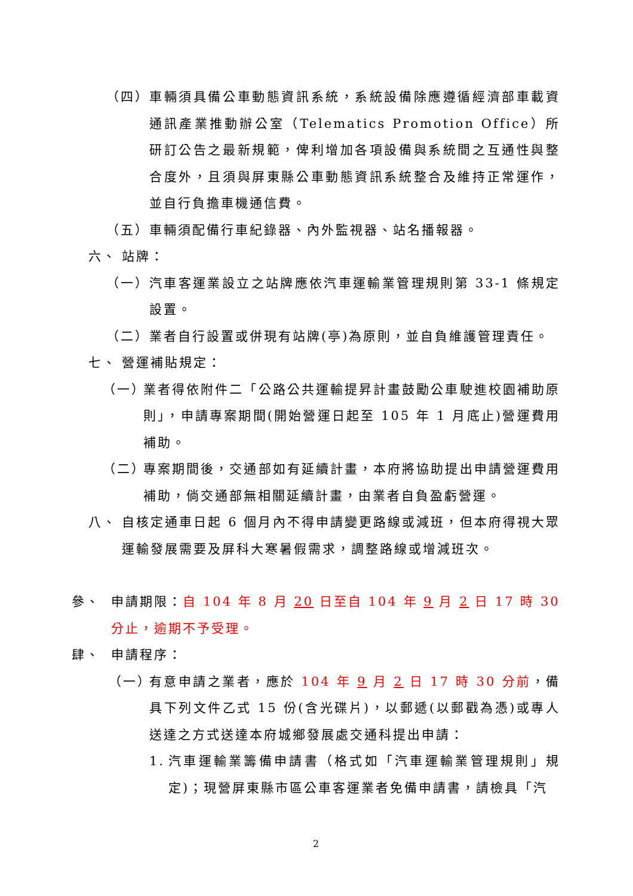（四） 車輛須具備公車動態資訊系統，系統設備除應遵循經濟部車載資通訊產業推動辦公室（Telematics Promotion Office）所研訂公告之最新規範，俾利增加各項設備與系統間之互通性與整合度外，且須與屏東縣公車動態資訊系統整合及維持正常運作，並自行負擔車機通信費。
（五） 車輛須配備行車紀錄器、內外監視器、站名播報器。
六、 站牌：
（一） 汽車客運業設立之站牌應依汽車運輸業管理規則第 33-1 條規定設置。
（二） 業者自行設置或併現有站牌(亭)為原則，並自負維護管理責任。
七、 營運補貼規定：
（一） 業者得依附件二「公路公共運輸提昇計畫鼓勵公車駛進校園補助原則」，申請專案期間(開始營運日起至 105 年 1 月底止)營運費用補助。
（二） 專案期間後，交通部如有延續計畫，本府將協助提出申請營運費用補助，倘交通部無相關延續計畫，由業者自負盈虧營運。
八、 自核定通車日起 6 個月內不得申請變更路線或減班，但本府得視大眾運輸發展需要及屏科大寒暑假需求，調整路線或增減班次。
參、 申請期限：自 104 年 8 月 20 日至自 104 年 9 月 2 日 17 時 30 分止，逾期不予受理。
肆、 申請程序：
（一） 有意申請之業者，應於 104 年 9 月 2 日 17 時 30 分前，備具下列文件乙式 15 份(含光碟片)，以郵遞(以郵戳為憑)或專人送達之方式送達本府城鄉發展處交通科提出申請：
1. 汽車運輸業籌備申請書（格式如「汽車運輸業管理規則」規定)；現營屏東縣市區公車客運業者免備申請書，請檢具「汽
2